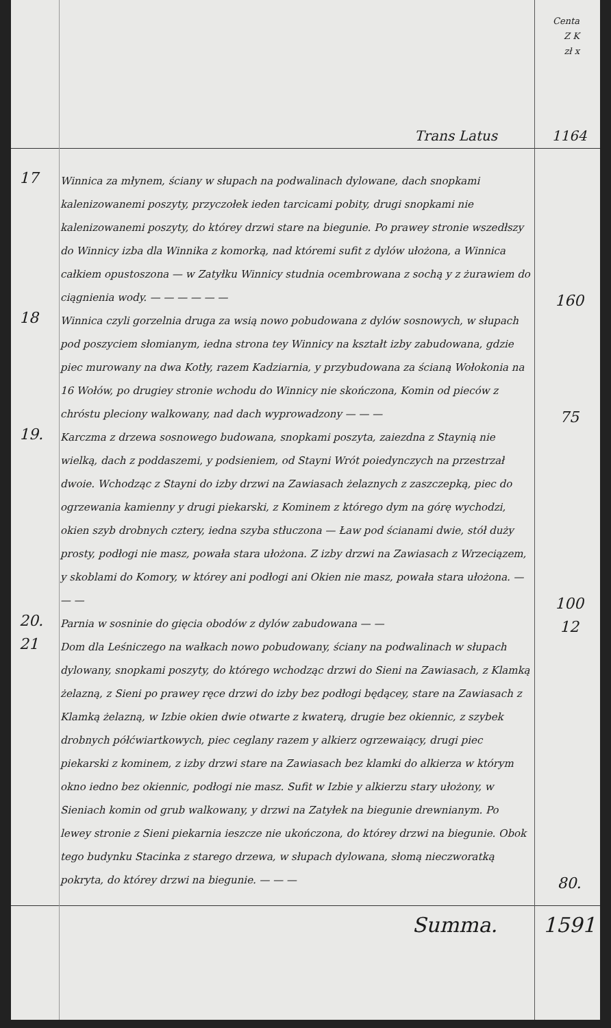Centa
Z K
zł x
Trans Latus 1164
17
Winnica za młynem, ściany w słupach na podwalinach dylowane, dach snopkami kalenizowanemi poszyty, przyczołek ieden tarcicami pobity, drugi snopkami nie kalenizowanemi poszyty, do którey drzwi stare na biegunie. Po prawey stronie wszedłszy do Winnicy izba dla Winnika z komorką, nad któremi sufit z dylów ułożona, a Winnica całkiem opustoszona — w Zatyłku Winnicy studnia ocembrowana z sochą y z żurawiem do ciągnienia wody. — — — — — —
160
18
Winnica czyli gorzelnia druga za wsią nowo pobudowana z dylów sosnowych, w słupach pod poszyciem słomianym, iedna strona tey Winnicy na kształt izby zabudowana, gdzie piec murowany na dwa Kotły, razem Kadziarnia, y przybudowana za ścianą Wołokonia na 16 Wołów, po drugiey stronie wchodu do Winnicy nie skończona, Komin od pieców z chróstu pleciony walkowany, nad dach wyprowadzony — — —
75
19.
Karczma z drzewa sosnowego budowana, snopkami poszyta, zaiezdna z Staynią nie wielką, dach z poddaszemi, y podsieniem, od Stayni Wrót poiedynczych na przestrzał dwoie. Wchodząc z Stayni do izby drzwi na Zawiasach żelaznych z zaszczepką, piec do ogrzewania kamienny y drugi piekarski, z Kominem z którego dym na górę wychodzi, okien szyb drobnych cztery, iedna szyba stłuczona — Ław pod ścianami dwie, stół duży prosty, podłogi nie masz, powała stara ułożona. Z izby drzwi na Zawiasach z Wrzeciązem, y skoblami do Komory, w którey ani podłogi ani Okien nie masz, powała stara ułożona. — — —
100
20.
Parnia w sosninie do gięcia obodów z dylów zabudowana — —
12
21
Dom dla Leśniczego na wałkach nowo pobudowany, ściany na podwalinach w słupach dylowany, snopkami poszyty, do którego wchodząc drzwi do Sieni na Zawiasach, z Klamką żelazną, z Sieni po prawey ręce drzwi do izby bez podłogi będącey, stare na Zawiasach z Klamką żelazną, w Izbie okien dwie otwarte z kwaterą, drugie bez okiennic, z szybek drobnych półćwiartkowych, piec ceglany razem y alkierz ogrzewaiący, drugi piec piekarski z kominem, z izby drzwi stare na Zawiasach bez klamki do alkierza w którym okno iedno bez okiennic, podłogi nie masz. Sufit w Izbie y alkierzu stary ułożony, w Sieniach komin od grub walkowany, y drzwi na Zatyłek na biegunie drewnianym. Po lewey stronie z Sieni piekarnia ieszcze nie ukończona, do którey drzwi na biegunie. Obok tego budynku Stacinka z starego drzewa, w słupach dylowana, słomą nieczworatką pokryta, do którey drzwi na biegunie. — — —
80.
Summa. 1591